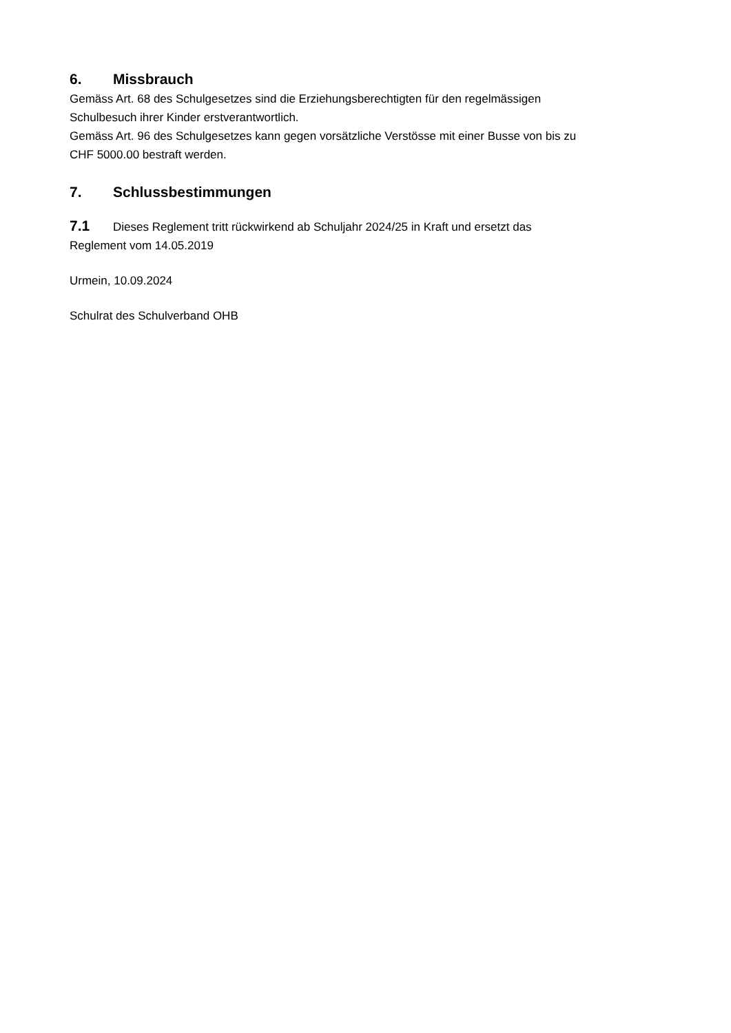6. Missbrauch
Gemäss Art. 68 des Schulgesetzes sind die Erziehungsberechtigten für den regelmässigen
Schulbesuch ihrer Kinder erstverantwortlich.
Gemäss Art. 96 des Schulgesetzes kann gegen vorsätzliche Verstösse mit einer Busse von bis zu
CHF 5000.00 bestraft werden.
7. Schlussbestimmungen
7.1 Dieses Reglement tritt rückwirkend ab Schuljahr 2024/25 in Kraft und ersetzt das
Reglement vom 14.05.2019
Urmein, 10.09.2024
Schulrat des Schulverband OHB